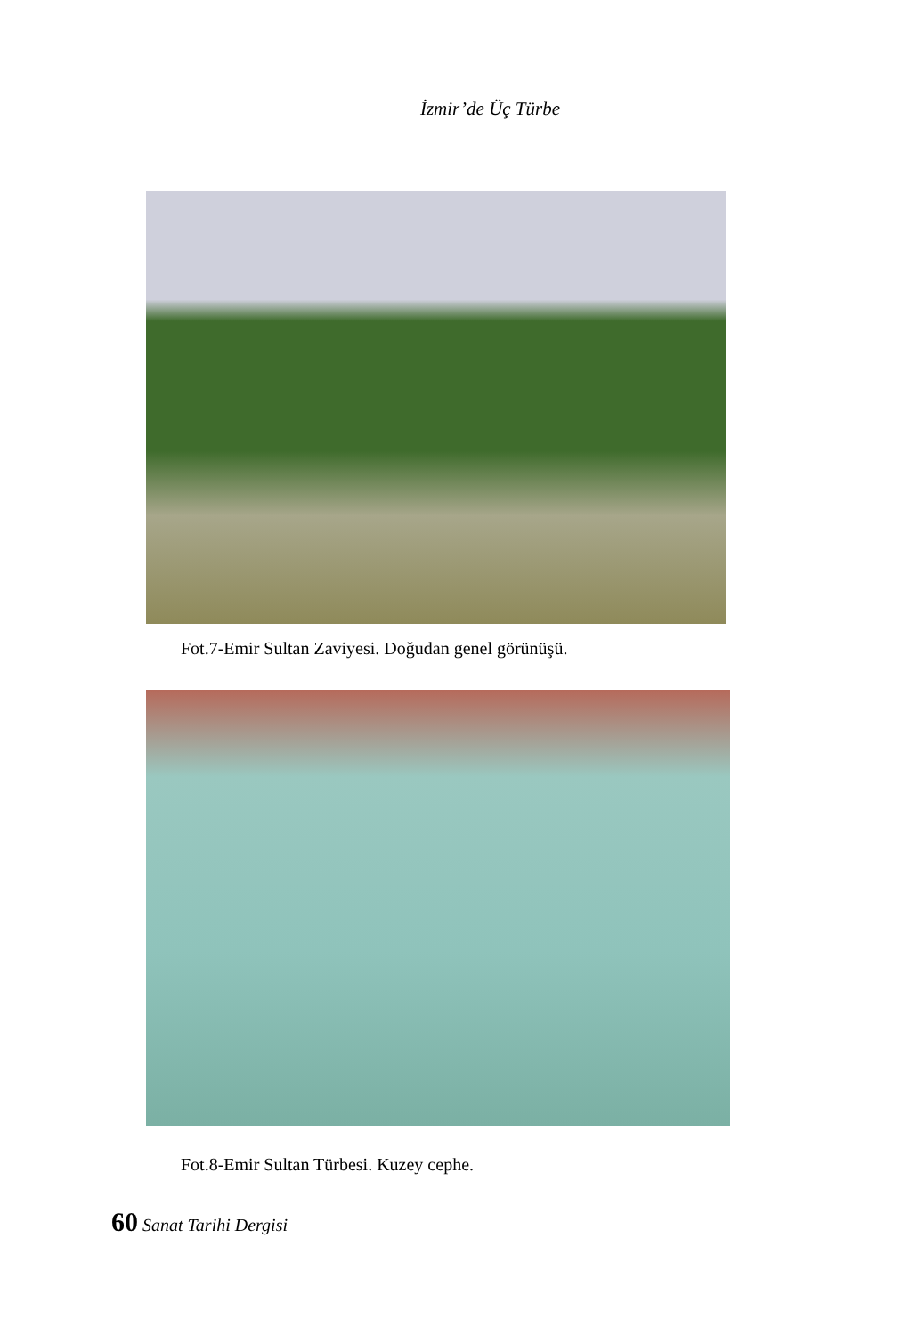İzmir’de Üç Türbe
Fot.7-Emir Sultan Zaviyesi. Doğudan genel görünüşü.
Fot.8-Emir Sultan Türbesi. Kuzey cephe.
60 Sanat Tarihi Dergisi